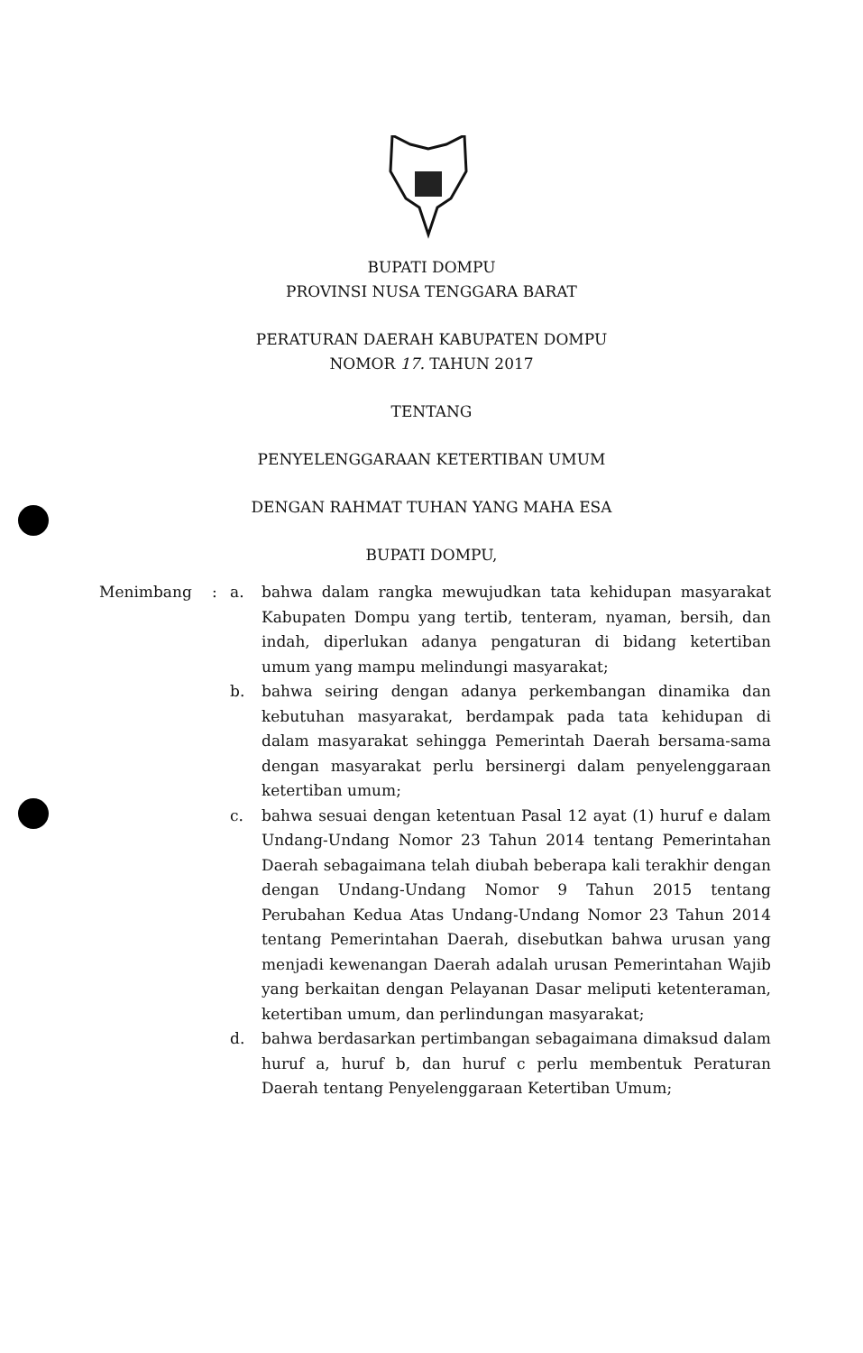BUPATI DOMPU
PROVINSI NUSA TENGGARA BARAT
PERATURAN DAERAH KABUPATEN DOMPU
NOMOR 17. TAHUN 2017
TENTANG
PENYELENGGARAAN KETERTIBAN UMUM
DENGAN RAHMAT TUHAN YANG MAHA ESA
BUPATI DOMPU,
Menimbang : a. bahwa dalam rangka mewujudkan tata kehidupan masyarakat Kabupaten Dompu yang tertib, tenteram, nyaman, bersih, dan indah, diperlukan adanya pengaturan di bidang ketertiban umum yang mampu melindungi masyarakat;
b. bahwa seiring dengan adanya perkembangan dinamika dan kebutuhan masyarakat, berdampak pada tata kehidupan di dalam masyarakat sehingga Pemerintah Daerah bersama-sama dengan masyarakat perlu bersinergi dalam penyelenggaraan ketertiban umum;
c. bahwa sesuai dengan ketentuan Pasal 12 ayat (1) huruf e dalam Undang-Undang Nomor 23 Tahun 2014 tentang Pemerintahan Daerah sebagaimana telah diubah beberapa kali terakhir dengan dengan Undang-Undang Nomor 9 Tahun 2015 tentang Perubahan Kedua Atas Undang-Undang Nomor 23 Tahun 2014 tentang Pemerintahan Daerah, disebutkan bahwa urusan yang menjadi kewenangan Daerah adalah urusan Pemerintahan Wajib yang berkaitan dengan Pelayanan Dasar meliputi ketenteraman, ketertiban umum, dan perlindungan masyarakat;
d. bahwa berdasarkan pertimbangan sebagaimana dimaksud dalam huruf a, huruf b, dan huruf c perlu membentuk Peraturan Daerah tentang Penyelenggaraan Ketertiban Umum;